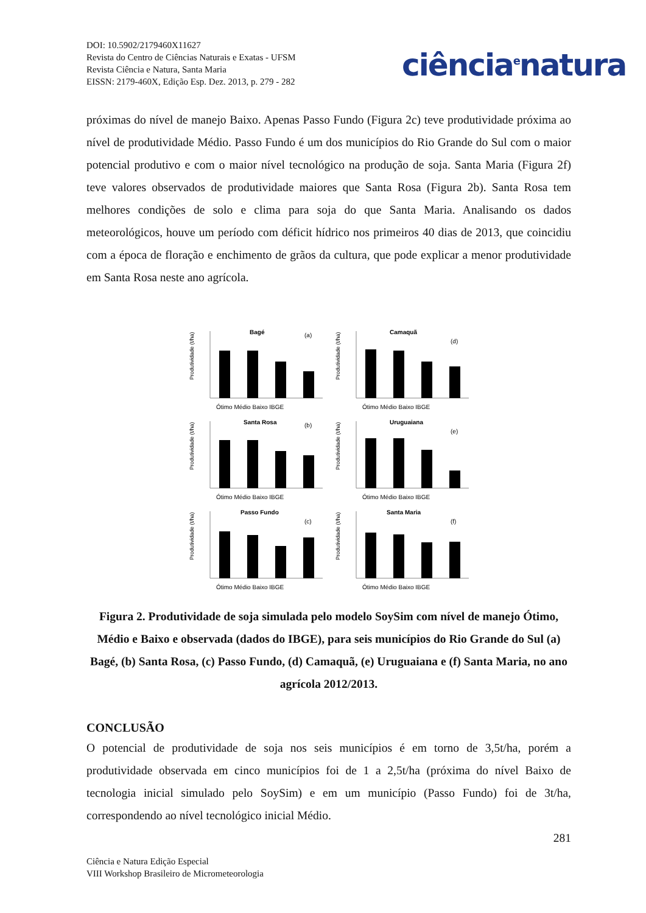DOI: 10.5902/2179460X11627
Revista do Centro de Ciências Naturais e Exatas - UFSM
Revista Ciência e Natura, Santa Maria
EISSN: 2179-460X, Edição Esp. Dez. 2013, p. 279 - 282
ciência<sup>e</sup>natura
próximas do nível de manejo Baixo. Apenas Passo Fundo (Figura 2c) teve produtividade próxima ao nível de produtividade Médio. Passo Fundo é um dos municípios do Rio Grande do Sul com o maior potencial produtivo e com o maior nível tecnológico na produção de soja. Santa Maria (Figura 2f) teve valores observados de produtividade maiores que Santa Rosa (Figura 2b). Santa Rosa tem melhores condições de solo e clima para soja do que Santa Maria. Analisando os dados meteorológicos, houve um período com déficit hídrico nos primeiros 40 dias de 2013, que coincidiu com a época de floração e enchimento de grãos da cultura, que pode explicar a menor produtividade em Santa Rosa neste ano agrícola.
Produtividade (t/ha)
Bagé
(a)
Ótimo Médio Baixo IBGE
Produtividade (t/ha)
Camaquã
(d)
Ótimo Médio Baixo IBGE
Produtividade (t/ha)
Santa Rosa
(b)
Ótimo Médio Baixo IBGE
Produtividade (t/ha)
Uruguaiana
(e)
Ótimo Médio Baixo IBGE
Produtividade (t/ha)
Passo Fundo
(c)
Ótimo Médio Baixo IBGE
Produtividade (t/ha)
Santa Maria
(f)
Ótimo Médio Baixo IBGE
Figura 2. Produtividade de soja simulada pelo modelo SoySim com nível de manejo Ótimo, Médio e Baixo e observada (dados do IBGE), para seis municípios do Rio Grande do Sul (a) Bagé, (b) Santa Rosa, (c) Passo Fundo, (d) Camaquã, (e) Uruguaiana e (f) Santa Maria, no ano agrícola 2012/2013.
CONCLUSÃO
O potencial de produtividade de soja nos seis municípios é em torno de 3,5t/ha, porém a produtividade observada em cinco municípios foi de 1 a 2,5t/ha (próxima do nível Baixo de tecnologia inicial simulado pelo SoySim) e em um município (Passo Fundo) foi de 3t/ha, correspondendo ao nível tecnológico inicial Médio.
281
Ciência e Natura Edição Especial
VIII Workshop Brasileiro de Micrometeorologia